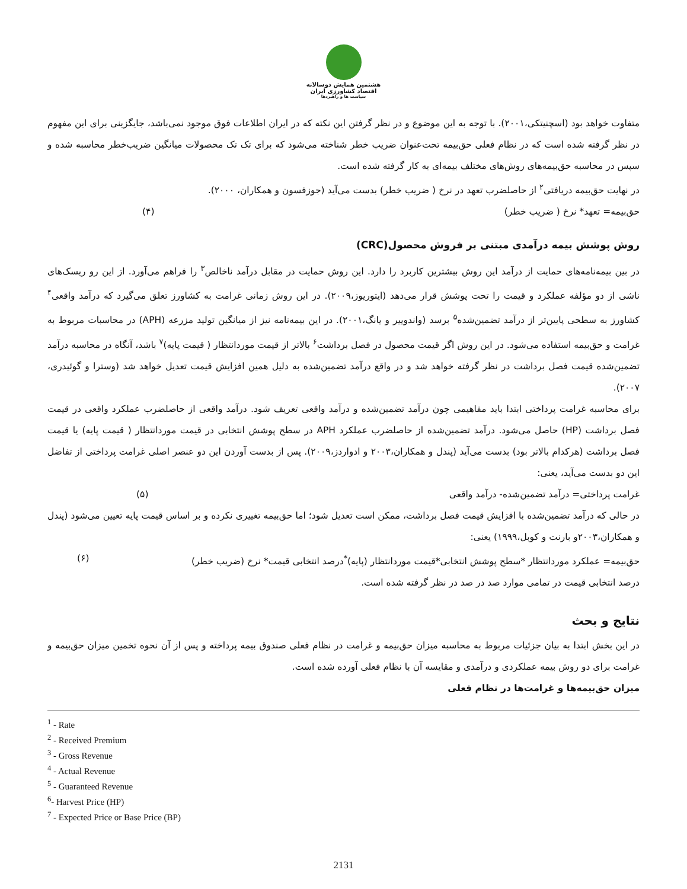هشتمین همایش دوسالانه
اقتصاد کشاورزی ایران
سیاست ها و راهبردها
متفاوت خواهد بود (اسچنیتکی،۲۰۰۱). با توجه به این موضوع و در نظر گرفتن این نکته که در ایران اطلاعات فوق موجود نمی‌باشد، جایگزینی برای این مفهوم در نظر گرفته شده است که در نظام فعلی حق‌بیمه تحت‌عنوان ضریب خطر شناخته می‌شود که برای تک تک محصولات میانگین ضریب‌خطر محاسبه شده و سپس در محاسبه حق‌بیمه‌های روش‌های مختلف بیمه‌ای به کار گرفته شده است.
در نهایت حق‌بیمه دریافتی<sup>۲</sup> از حاصلضرب تعهد در نرخ ( ضریب خطر) بدست می‌آید (جوزفسون و همکاران، ۲۰۰۰).
حق‌بیمه= تعهد* نرخ ( ضریب خطر) (۴)
روش پوشش بیمه درآمدی مبتنی بر فروش محصول(CRC)
در بین بیمه‌نامه‌های حمایت از درآمد این روش بیشترین کاربرد را دارد. این روش حمایت در مقابل درآمد ناخالص<sup>۳</sup> را فراهم می‌آورد. از این رو ریسک‌های ناشی از دو مؤلفه عملکرد و قیمت را تحت پوشش قرار می‌دهد (ایتوریوز،۲۰۰۹). در این روش زمانی غرامت به کشاورز تعلق می‌گیرد که درآمد واقعی<sup>۴</sup> کشاورز به سطحی پایین‌تر از درآمد تضمین‌شده<sup>۵</sup> برسد (واندوییر و یانگ،۲۰۰۱). در این بیمه‌نامه نیز از میانگین تولید مزرعه (APH) در محاسبات مربوط به غرامت و حق‌بیمه استفاده می‌شود. در این روش اگر قیمت محصول در فصل برداشت<sup>۶</sup> بالاتر از قیمت موردانتظار ( قیمت پایه)<sup>۷</sup> باشد، آنگاه در محاسبه درآمد تضمین‌شده قیمت فصل برداشت در نظر گرفته خواهد شد و در واقع درآمد تضمین‌شده به دلیل همین افزایش قیمت تعدیل خواهد شد (وسترا و گوئیدری، ۲۰۰۷).
برای محاسبه غرامت پرداختی ابتدا باید مفاهیمی چون درآمد تضمین‌شده و درآمد واقعی تعریف شود. درآمد واقعی از حاصلضرب عملکرد واقعی در قیمت فصل برداشت (HP) حاصل می‌شود. درآمد تضمین‌شده از حاصلضرب عملکرد APH در سطح پوشش انتخابی در قیمت موردانتظار ( قیمت پایه) یا قیمت فصل برداشت (هرکدام بالاتر بود) بدست می‌آید (پندل و همکاران،۲۰۰۳ و ادواردز،۲۰۰۹). پس از بدست آوردن این دو عنصر اصلی غرامت پرداختی از تفاضل این دو بدست می‌آید، یعنی:
غرامت پرداختی= درآمد تضمین‌شده- درآمد واقعی (۵)
در حالی که درآمد تضمین‌شده با افزایش قیمت فصل برداشت، ممکن است تعدیل شود؛ اما حق‌بیمه تغییری نکرده و بر اساس قیمت پایه تعیین می‌شود (پندل و همکاران،۲۰۰۳و بارنت و کوبل،۱۹۹۹) یعنی:
حق‌بیمه= عملکرد موردانتظار *سطح پوشش انتخابی*قیمت موردانتظار (پایه)<sup>*</sup>درصد انتخابی قیمت* نرخ (ضریب خطر) (۶)
درصد انتخابی قیمت در تمامی موارد صد در صد در نظر گرفته شده است.
نتایج و بحث
در این بخش ابتدا به بیان جزئیات مربوط به محاسبه میزان حق‌بیمه و غرامت در نظام فعلی صندوق بیمه پرداخته و پس از آن نحوه تخمین میزان حق‌بیمه و غرامت برای دو روش بیمه عملکردی و درآمدی و مقایسه آن با نظام فعلی آورده شده است.
میزان حق‌بیمه‌ها و غرامت‌ها در نظام فعلی
<sup>1</sup> - Rate
<sup>2</sup> - Received Premium
<sup>3</sup> - Gross Revenue
<sup>4</sup> - Actual Revenue
<sup>5</sup> - Guaranteed Revenue
<sup>6</sup>- Harvest Price (HP)
<sup>7</sup> - Expected Price or Base Price (BP)
2131